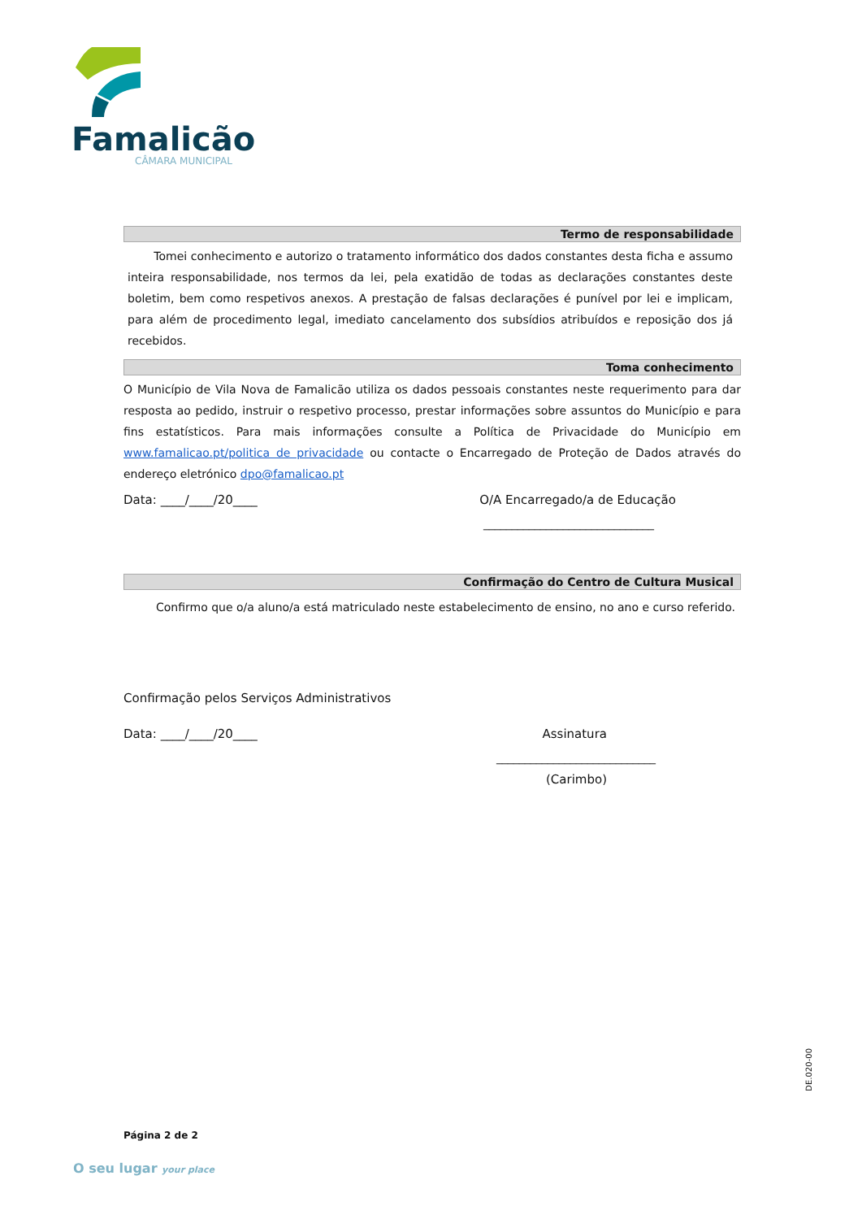Famalicão
CÂMARA MUNICIPAL
Termo de responsabilidade
Tomei conhecimento e autorizo o tratamento informático dos dados constantes desta ficha e assumo inteira responsabilidade, nos termos da lei, pela exatidão de todas as declarações constantes deste boletim, bem como respetivos anexos. A prestação de falsas declarações é punível por lei e implicam, para além de procedimento legal, imediato cancelamento dos subsídios atribuídos e reposição dos já recebidos.
Toma conhecimento
O Município de Vila Nova de Famalicão utiliza os dados pessoais constantes neste requerimento para dar resposta ao pedido, instruir o respetivo processo, prestar informações sobre assuntos do Município e para fins estatísticos. Para mais informações consulte a Política de Privacidade do Município em www.famalicao.pt/politica de privacidade ou contacte o Encarregado de Proteção de Dados através do endereço eletrónico dpo@famalicao.pt
Data: ____/____/20____ O/A Encarregado/a de Educação
______________________________
Confirmação do Centro de Cultura Musical
Confirmo que o/a aluno/a está matriculado neste estabelecimento de ensino, no ano e curso referido.
Confirmação pelos Serviços Administrativos
Data: ____/____/20____ Assinatura
____________________________
(Carimbo)
DE.020-00
Página 2 de 2
O seu lugar your place